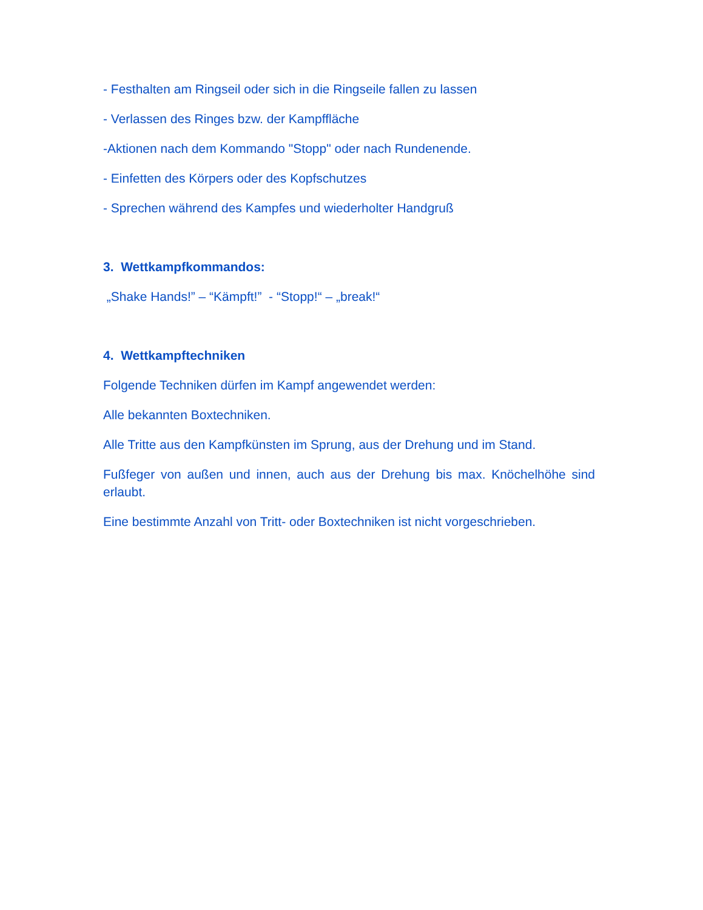- Festhalten am Ringseil oder sich in die Ringseile fallen zu lassen
- Verlassen des Ringes bzw. der Kampffläche
-Aktionen nach dem Kommando "Stopp" oder nach Rundenende.
- Einfetten des Körpers oder des Kopfschutzes
- Sprechen während des Kampfes und wiederholter Handgruß
3. Wettkampfkommandos:
„Shake Hands!” – “Kämpft!” - “Stopp!“ – „break!“
4. Wettkampftechniken
Folgende Techniken dürfen im Kampf angewendet werden:
Alle bekannten Boxtechniken.
Alle Tritte aus den Kampfkünsten im Sprung, aus der Drehung und im Stand.
Fußfeger von außen und innen, auch aus der Drehung bis max. Knöchelhöhe sind erlaubt.
Eine bestimmte Anzahl von Tritt- oder Boxtechniken ist nicht vorgeschrieben.